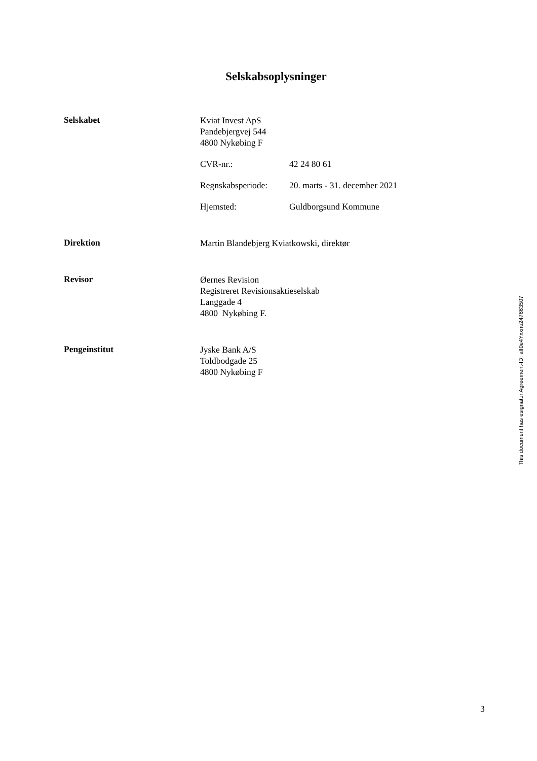Selskabsoplysninger
Selskabet
Kviat Invest ApS
Pandebjergvej 544
4800 Nykøbing F
CVR-nr.: 42 24 80 61
Regnskabsperiode:
20. marts - 31. december 2021
Hjemsted: Guldborgsund Kommune
Direktion
Martin Blandebjerg Kviatkowski, direktør
Revisor
Øernes Revision
Registreret Revisionsaktieselskab
Langgade 4
4800 Nykøbing F.
Pengeinstitut
Jyske Bank A/S
Toldbodgade 25
4800 Nykøbing F
This document has esignatur Agreement-ID: aff0e4Yxxnu247663507
3